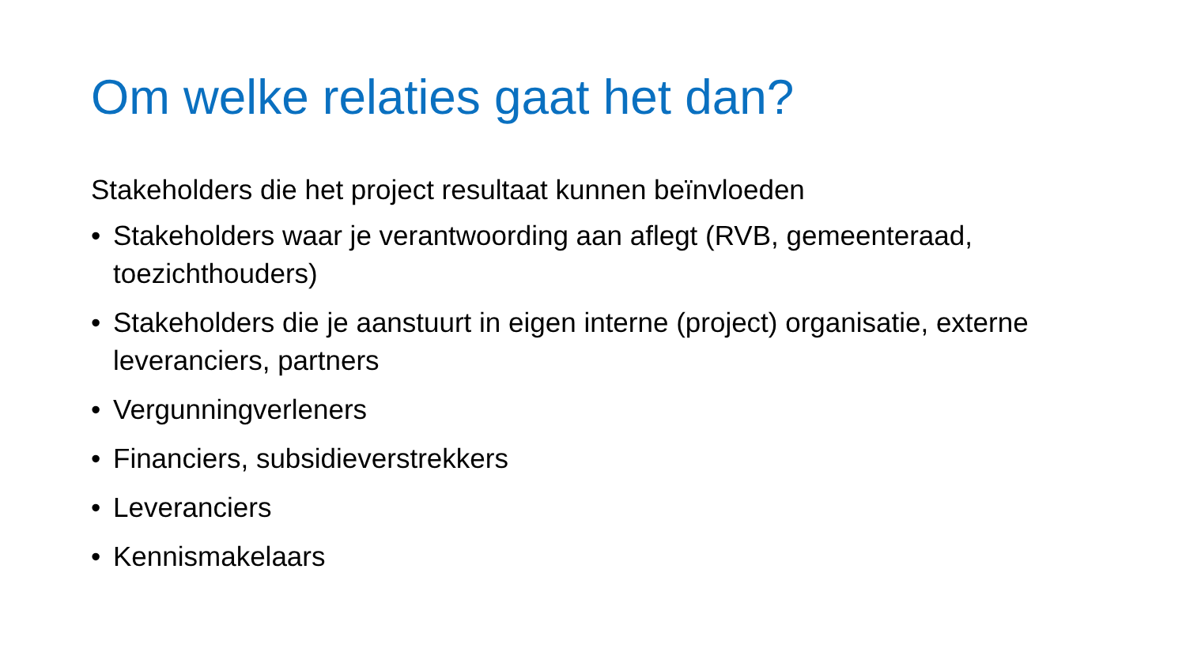Om welke relaties gaat het dan?
Stakeholders die het project resultaat kunnen beïnvloeden
• Stakeholders waar je verantwoording aan aflegt (RVB, gemeenteraad, toezichthouders)
• Stakeholders die je aanstuurt in eigen interne (project) organisatie, externe leveranciers, partners
• Vergunningverleners
• Financiers, subsidieverstrekkers
• Leveranciers
• Kennismakelaars